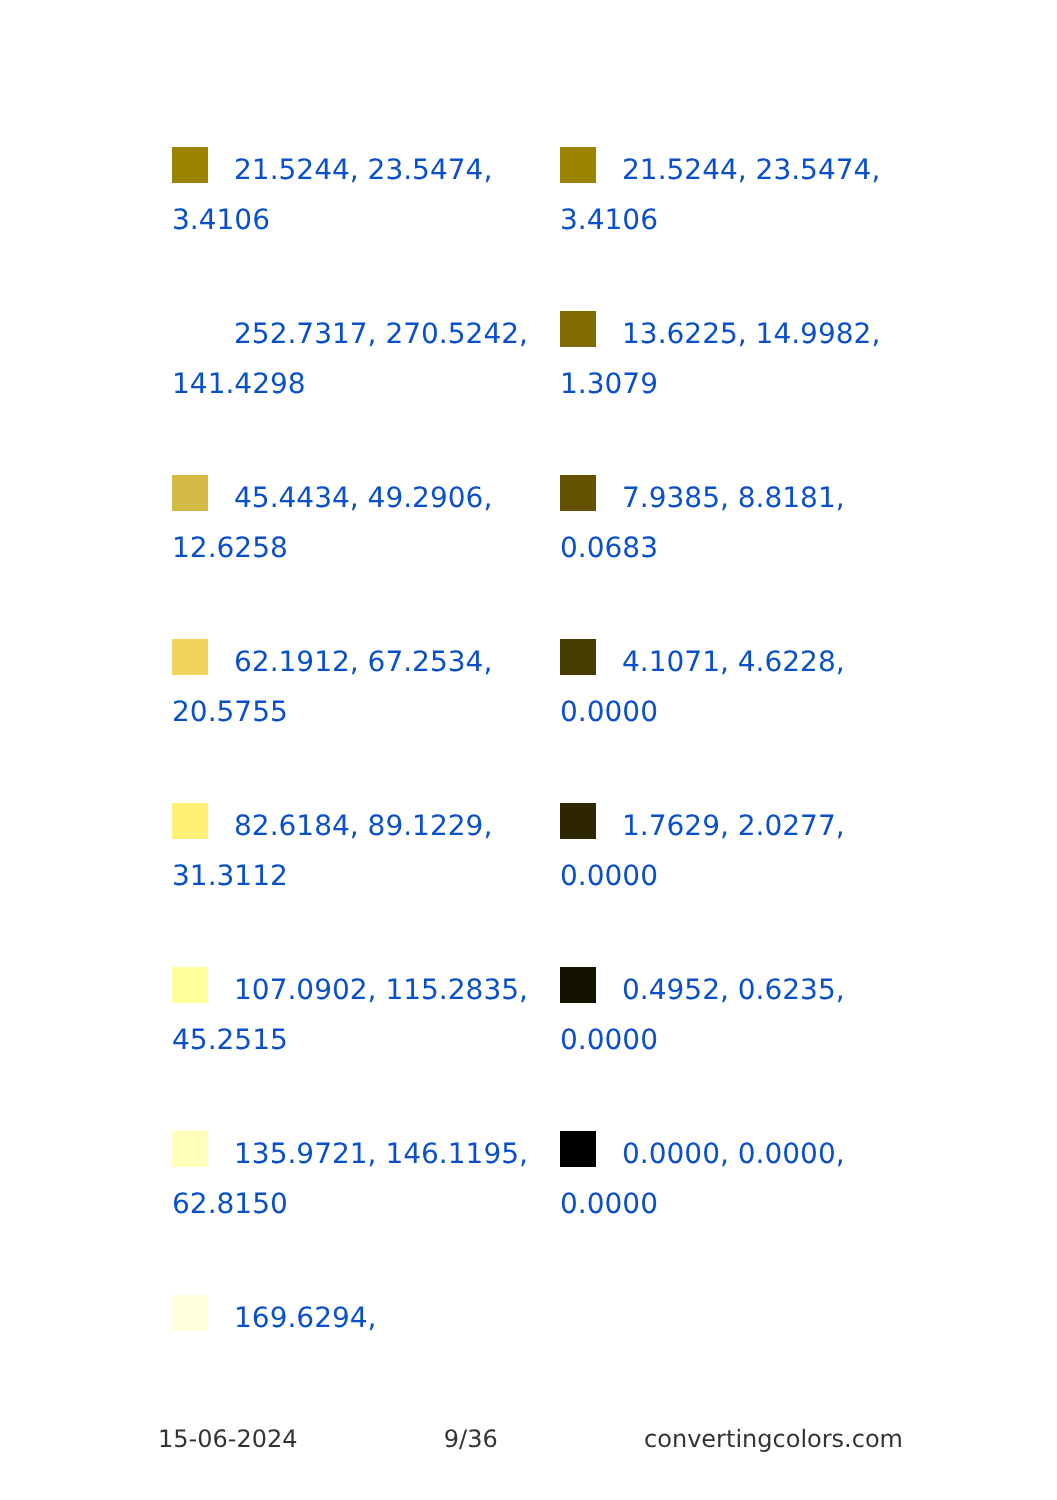21.5244, 23.5474, 3.4106
21.5244, 23.5474, 3.4106
252.7317, 270.5242, 141.4298
13.6225, 14.9982, 1.3079
45.4434, 49.2906, 12.6258
7.9385, 8.8181, 0.0683
62.1912, 67.2534, 20.5755
4.1071, 4.6228, 0.0000
82.6184, 89.1229, 31.3112
1.7629, 2.0277, 0.0000
107.0902, 115.2835, 45.2515
0.4952, 0.6235, 0.0000
135.9721, 146.1195, 62.8150
0.0000, 0.0000, 0.0000
169.6294,
15-06-2024 9/36 convertingcolors.com